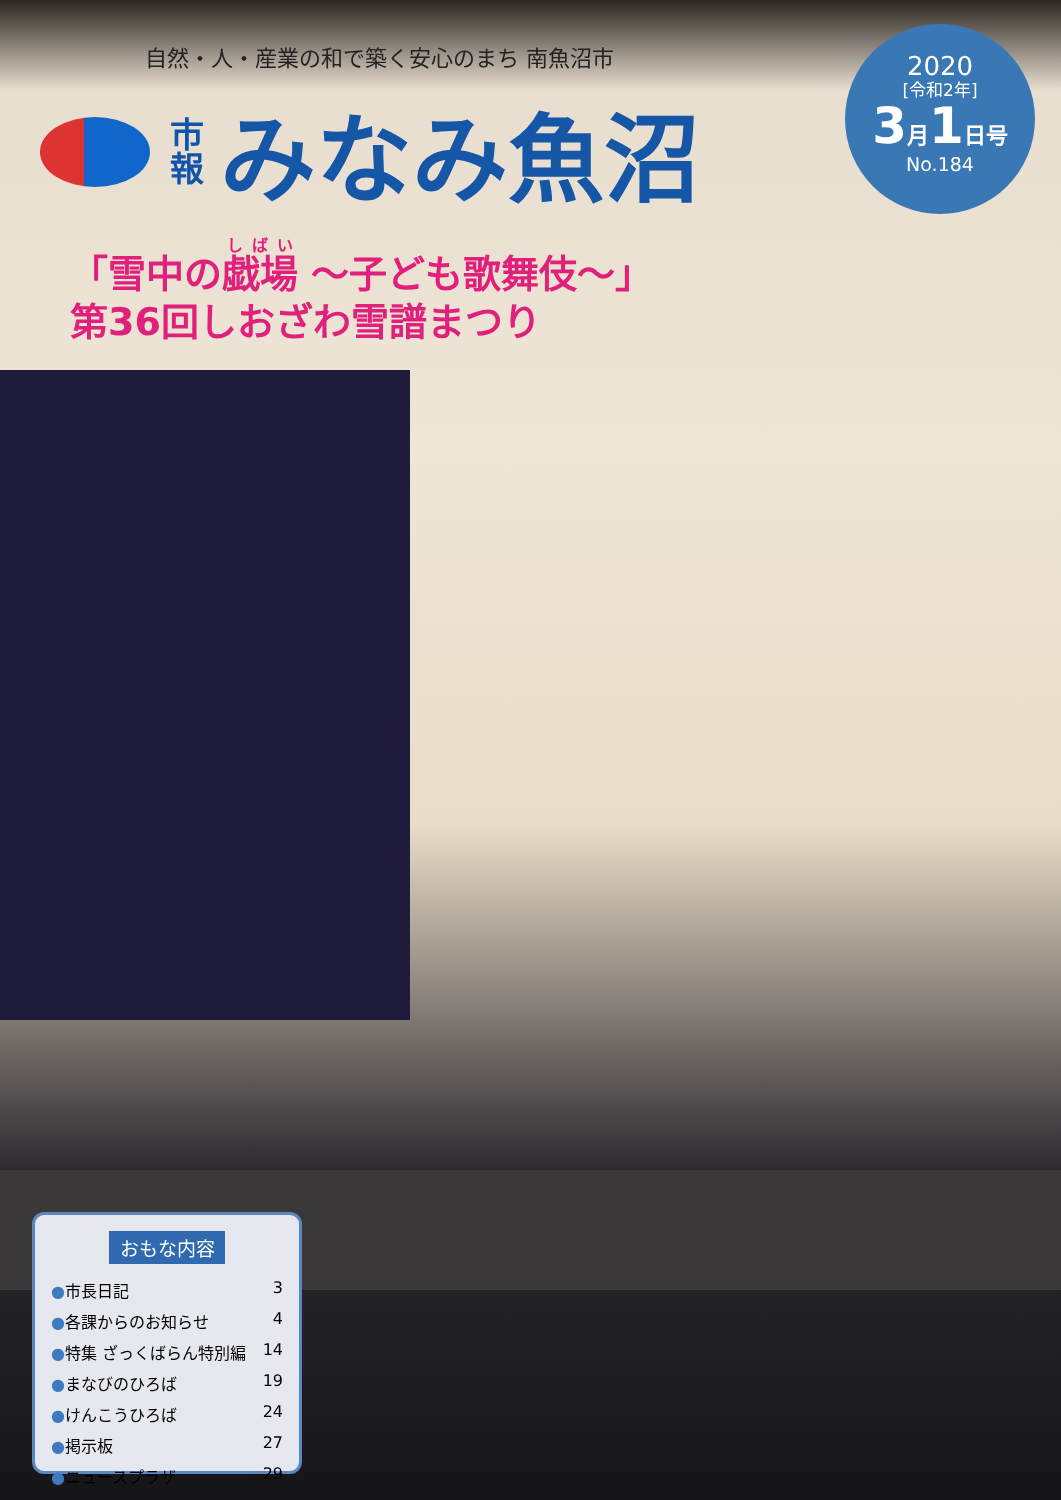自然・人・産業の和で築く安心のまち 南魚沼市
市
報
みなみ魚沼
2020
[令和2年]
3月1日号
No.184
「雪中の戯場 ～子ども歌舞伎～」
第36回しおざわ雪譜まつり
おもな内容
●市長日記 3
●各課からのお知らせ 4
●特集 ざっくばらん特別編 14
●まなびのひろば 19
●けんこうひろば 24
●掲示板 27
●ニュースプラザ 29